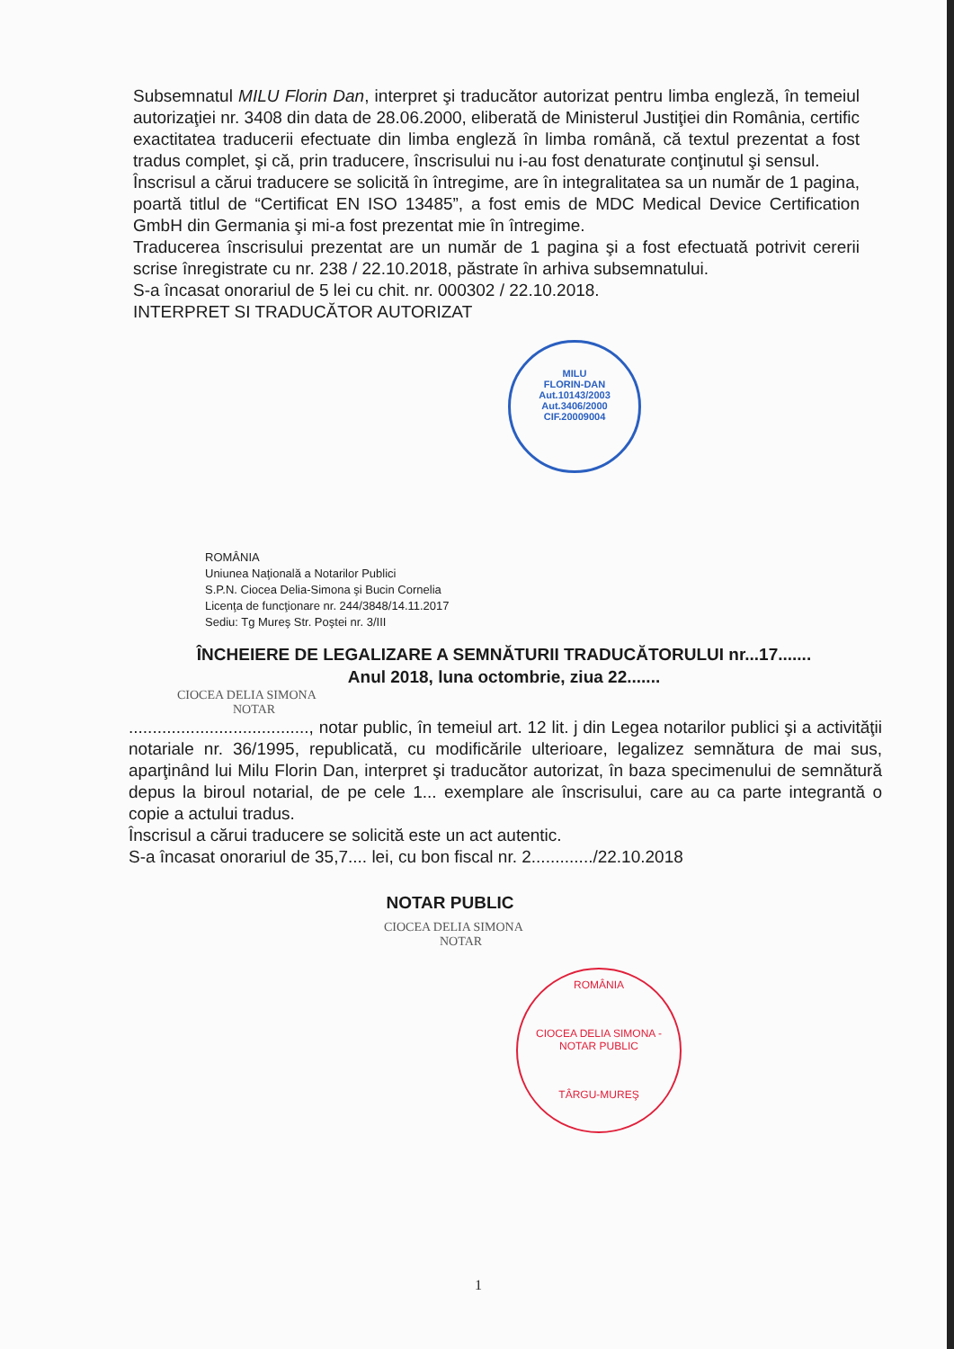Subsemnatul MILU Florin Dan, interpret şi traducător autorizat pentru limba engleză, în temeiul autorizaţiei nr. 3408 din data de 28.06.2000, eliberată de Ministerul Justiţiei din România, certific exactitatea traducerii efectuate din limba engleză în limba română, că textul prezentat a fost tradus complet, şi că, prin traducere, înscrisului nu i-au fost denaturate conţinutul şi sensul.
Înscrisul a cărui traducere se solicită în întregime, are în integralitatea sa un număr de 1 pagina, poartă titlul de “Certificat EN ISO 13485”, a fost emis de MDC Medical Device Certification GmbH din Germania şi mi-a fost prezentat mie în întregime.
Traducerea înscrisului prezentat are un număr de 1 pagina şi a fost efectuată potrivit cererii scrise înregistrate cu nr. 238 / 22.10.2018, păstrate în arhiva subsemnatului.
S-a încasat onorariul de 5 lei cu chit. nr. 000302 / 22.10.2018.
INTERPRET SI TRADUCĂTOR AUTORIZAT
MILU
FLORIN-DAN
Aut.10143/2003
Aut.3406/2000
CIF.20009004
ROMÂNIA
Uniunea Naţională a Notarilor Publici
S.P.N. Ciocea Delia-Simona şi Bucin Cornelia
Licenţa de funcţionare nr. 244/3848/14.11.2017
Sediu: Tg Mureş Str. Poştei nr. 3/III
ÎNCHEIERE DE LEGALIZARE A SEMNĂTURII TRADUCĂTORULUI nr...17.......
Anul 2018, luna octombrie, ziua 22.......
CIOCEA DELIA SIMONA
NOTAR
......................................, notar public, în temeiul art. 12 lit. j din Legea notarilor publici şi a activităţii notariale nr. 36/1995, republicată, cu modificările ulterioare, legalizez semnătura de mai sus, aparţinând lui Milu Florin Dan, interpret şi traducător autorizat, în baza specimenului de semnătură depus la biroul notarial, de pe cele 1... exemplare ale înscrisului, care au ca parte integrantă o copie a actului tradus.
Înscrisul a cărui traducere se solicită este un act autentic.
S-a încasat onorariul de 35,7.... lei, cu bon fiscal nr. 2............./22.10.2018
NOTAR PUBLIC
CIOCEA DELIA SIMONA
NOTAR
ROMÂNIA
CIOCEA DELIA SIMONA - NOTAR PUBLIC
TÂRGU-MUREŞ
1